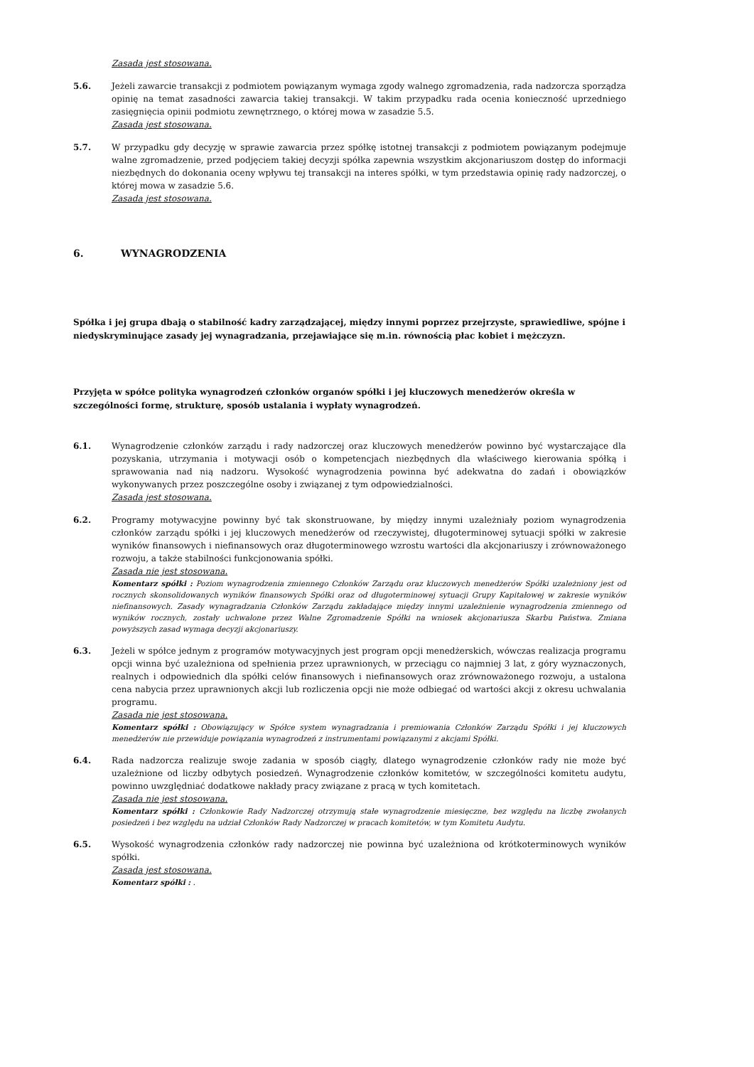Zasada jest stosowana.
5.6. Jeżeli zawarcie transakcji z podmiotem powiązanym wymaga zgody walnego zgromadzenia, rada nadzorcza sporządza opinię na temat zasadności zawarcia takiej transakcji. W takim przypadku rada ocenia konieczność uprzedniego zasięgnięcia opinii podmiotu zewnętrznego, o której mowa w zasadzie 5.5.
Zasada jest stosowana.
5.7. W przypadku gdy decyzję w sprawie zawarcia przez spółkę istotnej transakcji z podmiotem powiązanym podejmuje walne zgromadzenie, przed podjęciem takiej decyzji spółka zapewnia wszystkim akcjonariuszom dostęp do informacji niezbędnych do dokonania oceny wpływu tej transakcji na interes spółki, w tym przedstawia opinię rady nadzorczej, o której mowa w zasadzie 5.6.
Zasada jest stosowana.
6. WYNAGRODZENIA
Spółka i jej grupa dbają o stabilność kadry zarządzającej, między innymi poprzez przejrzyste, sprawiedliwe, spójne i niedyskryminujące zasady jej wynagradzania, przejawiające się m.in. równością płac kobiet i mężczyzn.
Przyjęta w spółce polityka wynagrodzeń członków organów spółki i jej kluczowych menedżerów określa w szczególności formę, strukturę, sposób ustalania i wypłaty wynagrodzeń.
6.1. Wynagrodzenie członków zarządu i rady nadzorczej oraz kluczowych menedżerów powinno być wystarczające dla pozyskania, utrzymania i motywacji osób o kompetencjach niezbędnych dla właściwego kierowania spółką i sprawowania nad nią nadzoru. Wysokość wynagrodzenia powinna być adekwatna do zadań i obowiązków wykonywanych przez poszczególne osoby i związanej z tym odpowiedzialności.
Zasada jest stosowana.
6.2. Programy motywacyjne powinny być tak skonstruowane, by między innymi uzależniały poziom wynagrodzenia członków zarządu spółki i jej kluczowych menedżerów od rzeczywistej, długoterminowej sytuacji spółki w zakresie wyników finansowych i niefinansowych oraz długoterminowego wzrostu wartości dla akcjonariuszy i zrównoważonego rozwoju, a także stabilności funkcjonowania spółki.
Zasada nie jest stosowana.
Komentarz spółki : Poziom wynagrodzenia zmiennego Członków Zarządu oraz kluczowych menedżerów Spółki uzależniony jest od rocznych skonsolidowanych wyników finansowych Spółki oraz od długoterminowej sytuacji Grupy Kapitałowej w zakresie wyników niefinansowych. Zasady wynagradzania Członków Zarządu zakładające między innymi uzależnienie wynagrodzenia zmiennego od wyników rocznych, zostały uchwalone przez Walne Zgromadzenie Spółki na wniosek akcjonariusza Skarbu Państwa. Zmiana powyższych zasad wymaga decyzji akcjonariuszy.
6.3. Jeżeli w spółce jednym z programów motywacyjnych jest program opcji menedżerskich, wówczas realizacja programu opcji winna być uzależniona od spełnienia przez uprawnionych, w przeciągu co najmniej 3 lat, z góry wyznaczonych, realnych i odpowiednich dla spółki celów finansowych i niefinansowych oraz zrównoważonego rozwoju, a ustalona cena nabycia przez uprawnionych akcji lub rozliczenia opcji nie może odbiegać od wartości akcji z okresu uchwalania programu.
Zasada nie jest stosowana.
Komentarz spółki : Obowiązujący w Spółce system wynagradzania i premiowania Członków Zarządu Spółki i jej kluczowych menedżerów nie przewiduje powiązania wynagrodzeń z instrumentami powiązanymi z akcjami Spółki.
6.4. Rada nadzorcza realizuje swoje zadania w sposób ciągły, dlatego wynagrodzenie członków rady nie może być uzależnione od liczby odbytych posiedzeń. Wynagrodzenie członków komitetów, w szczególności komitetu audytu, powinno uwzględniać dodatkowe nakłady pracy związane z pracą w tych komitetach.
Zasada nie jest stosowana.
Komentarz spółki : Członkowie Rady Nadzorczej otrzymują stałe wynagrodzenie miesięczne, bez względu na liczbę zwołanych posiedzeń i bez względu na udział Członków Rady Nadzorczej w pracach komitetów, w tym Komitetu Audytu.
6.5. Wysokość wynagrodzenia członków rady nadzorczej nie powinna być uzależniona od krótkoterminowych wyników spółki.
Zasada jest stosowana.
Komentarz spółki : .